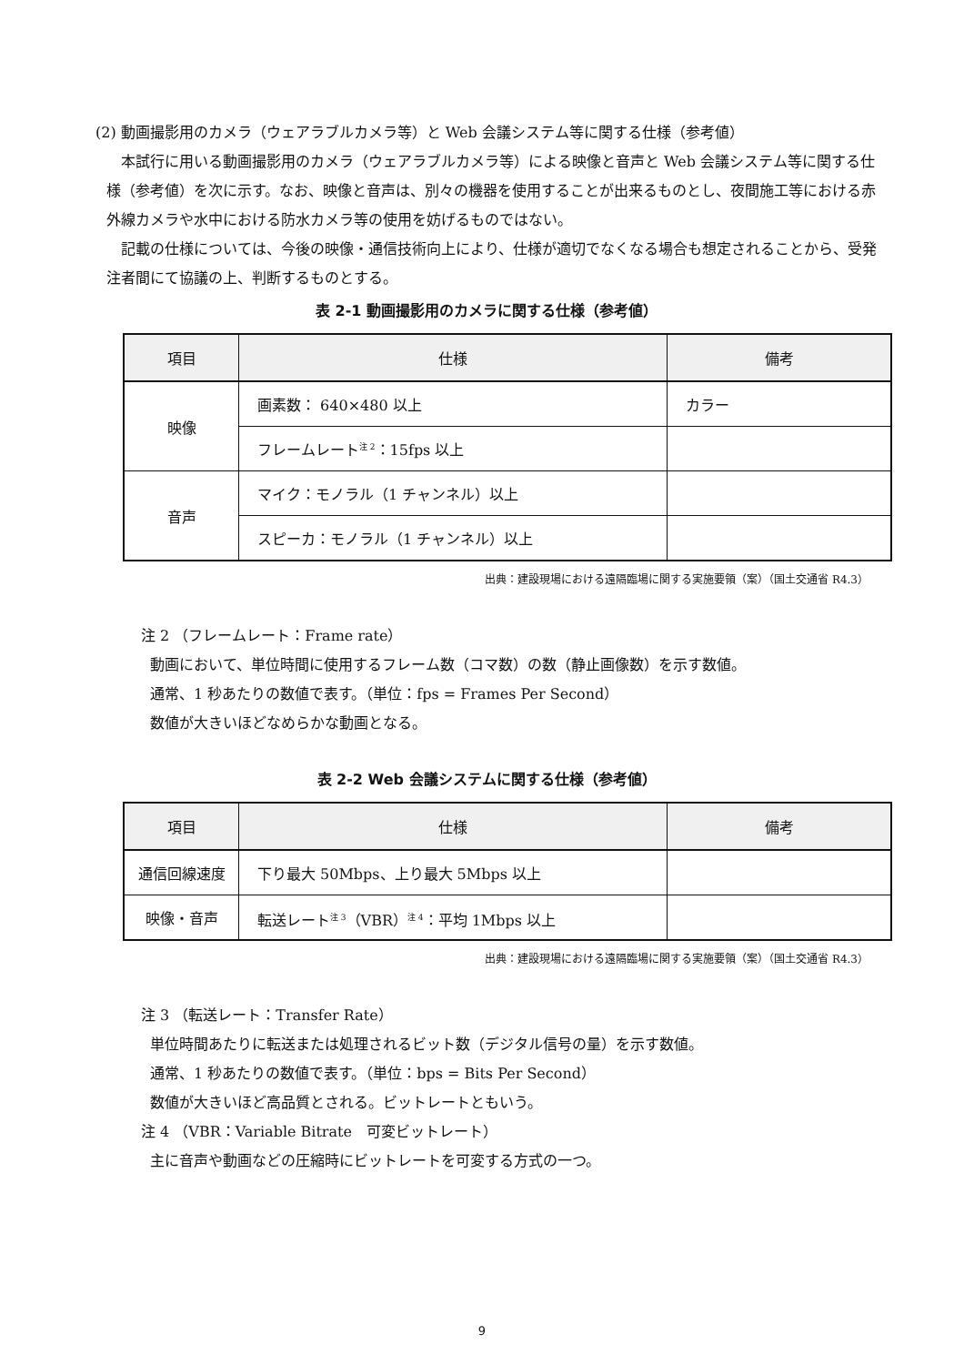(2) 動画撮影用のカメラ（ウェアラブルカメラ等）と Web 会議システム等に関する仕様（参考値）
本試行に用いる動画撮影用のカメラ（ウェアラブルカメラ等）による映像と音声と Web 会議システム等に関する仕様（参考値）を次に示す。なお、映像と音声は、別々の機器を使用することが出来るものとし、夜間施工等における赤外線カメラや水中における防水カメラ等の使用を妨げるものではない。
記載の仕様については、今後の映像・通信技術向上により、仕様が適切でなくなる場合も想定されることから、受発注者間にて協議の上、判断するものとする。
表 2-1 動画撮影用のカメラに関する仕様（参考値）
| 項目 | 仕様 | 備考 |
| --- | --- | --- |
| 映像 | 画素数： 640×480 以上 | カラー |
| | フレームレート<sup>注 2</sup>：15fps 以上 | |
| 音声 | マイク：モノラル（1 チャンネル）以上 | |
| | スピーカ：モノラル（1 チャンネル）以上 | |
出典：建設現場における遠隔臨場に関する実施要領（案）（国土交通省 R4.3）
注 2 （フレームレート：Frame rate）
動画において、単位時間に使用するフレーム数（コマ数）の数（静止画像数）を示す数値。
通常、1 秒あたりの数値で表す。（単位：fps = Frames Per Second）
数値が大きいほどなめらかな動画となる。
表 2-2 Web 会議システムに関する仕様（参考値）
| 項目 | 仕様 | 備考 |
| --- | --- | --- |
| 通信回線速度 | 下り最大 50Mbps、上り最大 5Mbps 以上 | |
| 映像・音声 | 転送レート<sup>注 3</sup>（VBR）<sup>注 4</sup>：平均 1Mbps 以上 | |
出典：建設現場における遠隔臨場に関する実施要領（案）（国土交通省 R4.3）
注 3 （転送レート：Transfer Rate）
単位時間あたりに転送または処理されるビット数（デジタル信号の量）を示す数値。
通常、1 秒あたりの数値で表す。（単位：bps = Bits Per Second）
数値が大きいほど高品質とされる。ビットレートともいう。
注 4 （VBR：Variable Bitrate　可変ビットレート）
主に音声や動画などの圧縮時にビットレートを可変する方式の一つ。
9